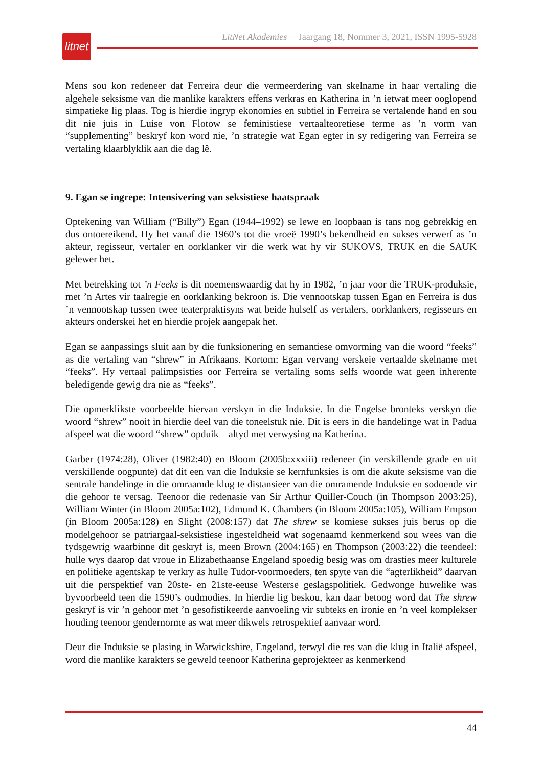litnet
LitNet Akademies Jaargang 18, Nommer 3, 2021, ISSN 1995-5928
Mens sou kon redeneer dat Ferreira deur die vermeerdering van skelname in haar vertaling die algehele seksisme van die manlike karakters effens verkras en Katherina in ’n ietwat meer ooglopend simpatieke lig plaas. Tog is hierdie ingryp ekonomies en subtiel in Ferreira se vertalende hand en sou dit nie juis in Luise von Flotow se feministiese vertaalteoretiese terme as ’n vorm van “supplementing” beskryf kon word nie, ’n strategie wat Egan egter in sy redigering van Ferreira se vertaling klaarblyklik aan die dag lê.
9. Egan se ingrepe: Intensivering van seksistiese haatspraak
Optekening van William (“Billy”) Egan (1944–1992) se lewe en loopbaan is tans nog gebrekkig en dus ontoereikend. Hy het vanaf die 1960’s tot die vroeë 1990’s bekendheid en sukses verwerf as ’n akteur, regisseur, vertaler en oorklanker vir die werk wat hy vir SUKOVS, TRUK en die SAUK gelewer het.
Met betrekking tot ’n Feeks is dit noemenswaardig dat hy in 1982, ’n jaar voor die TRUK-produksie, met ’n Artes vir taalregie en oorklanking bekroon is. Die vennootskap tussen Egan en Ferreira is dus ’n vennootskap tussen twee teaterpraktisyns wat beide hulself as vertalers, oorklankers, regisseurs en akteurs onderskei het en hierdie projek aangepak het.
Egan se aanpassings sluit aan by die funksionering en semantiese omvorming van die woord “feeks” as die vertaling van “shrew” in Afrikaans. Kortom: Egan vervang verskeie vertaalde skelname met “feeks”. Hy vertaal palimpsisties oor Ferreira se vertaling soms selfs woorde wat geen inherente beledigende gewig dra nie as “feeks”.
Die opmerklikste voorbeelde hiervan verskyn in die Induksie. In die Engelse bronteks verskyn die woord “shrew” nooit in hierdie deel van die toneelstuk nie. Dit is eers in die handelinge wat in Padua afspeel wat die woord “shrew” opduik – altyd met verwysing na Katherina.
Garber (1974:28), Oliver (1982:40) en Bloom (2005b:xxxiii) redeneer (in verskillende grade en uit verskillende oogpunte) dat dit een van die Induksie se kernfunksies is om die akute seksisme van die sentrale handelinge in die omraamde klug te distansieer van die omramende Induksie en sodoende vir die gehoor te versag. Teenoor die redenasie van Sir Arthur Quiller-Couch (in Thompson 2003:25), William Winter (in Bloom 2005a:102), Edmund K. Chambers (in Bloom 2005a:105), William Empson (in Bloom 2005a:128) en Slight (2008:157) dat The shrew se komiese sukses juis berus op die modelgehoor se patriargaal-seksistiese ingesteldheid wat sogenaamd kenmerkend sou wees van die tydsgewrig waarbinne dit geskryf is, meen Brown (2004:165) en Thompson (2003:22) die teendeel: hulle wys daarop dat vroue in Elizabethaanse Engeland spoedig besig was om drasties meer kulturele en politieke agentskap te verkry as hulle Tudor-voormoeders, ten spyte van die “agterlikheid” daarvan uit die perspektief van 20ste- en 21ste-eeuse Westerse geslagspolitiek. Gedwonge huwelike was byvoorbeeld teen die 1590’s oudmodies. In hierdie lig beskou, kan daar betoog word dat The shrew geskryf is vir ’n gehoor met ’n gesofistikeerde aanvoeling vir subteks en ironie en ’n veel komplekser houding teenoor gendernorme as wat meer dikwels retrospektief aanvaar word.
Deur die Induksie se plasing in Warwickshire, Engeland, terwyl die res van die klug in Italië afspeel, word die manlike karakters se geweld teenoor Katherina geprojekteer as kenmerkend
44